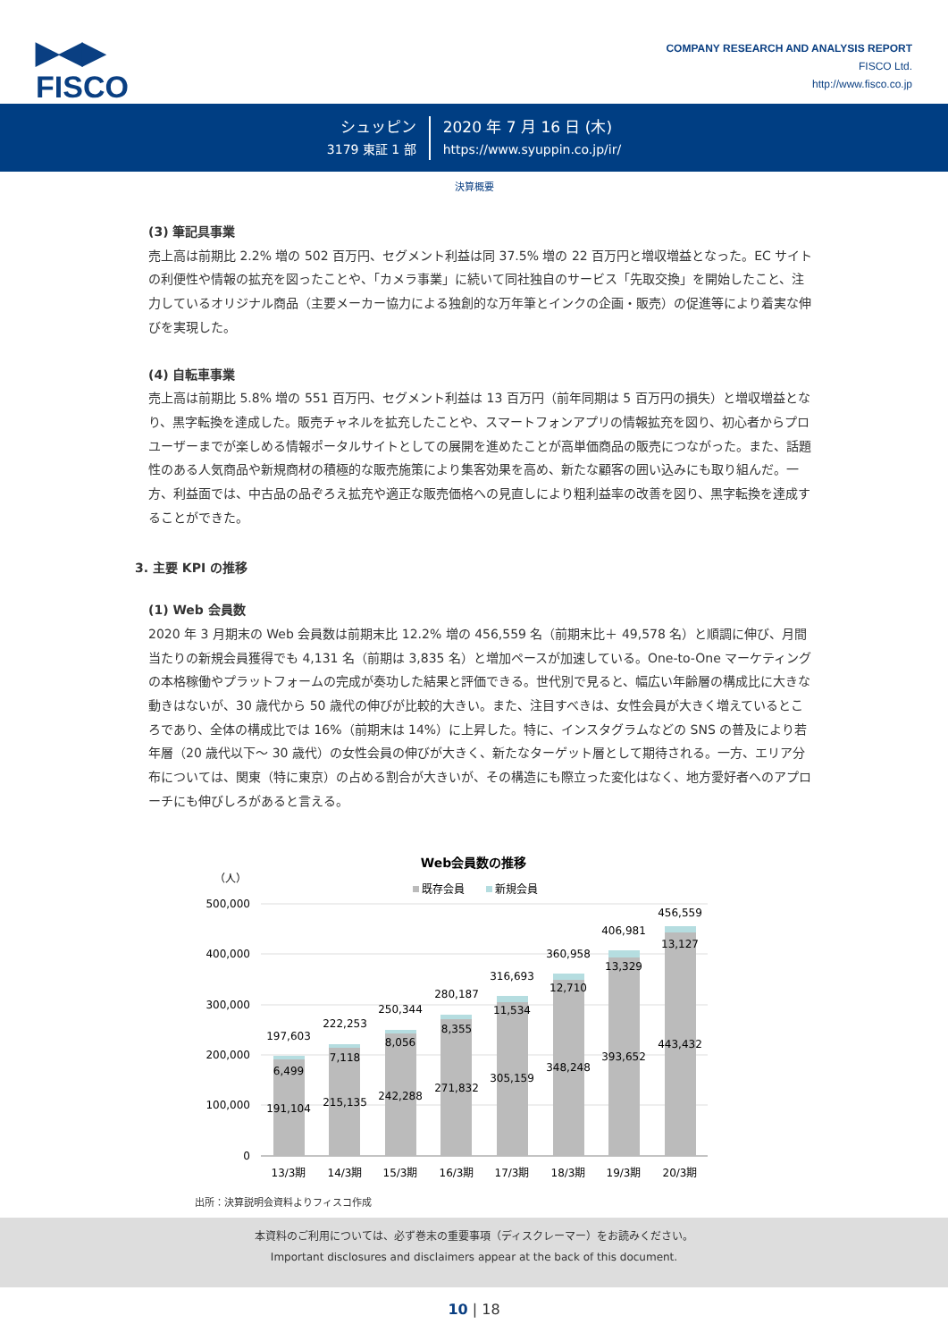▶◀▶
FISCO
COMPANY RESEARCH AND ANALYSIS REPORT
FISCO Ltd.
http://www.fisco.co.jp
シュッピン
3179 東証 1 部
2020 年 7 月 16 日 (木)
https://www.syuppin.co.jp/ir/
決算概要
(3) 筆記具事業
売上高は前期比 2.2% 増の 502 百万円、セグメント利益は同 37.5% 増の 22 百万円と増収増益となった。EC サイトの利便性や情報の拡充を図ったことや、「カメラ事業」に続いて同社独自のサービス「先取交換」を開始したこと、注力しているオリジナル商品（主要メーカー協力による独創的な万年筆とインクの企画・販売）の促進等により着実な伸びを実現した。
(4) 自転車事業
売上高は前期比 5.8% 増の 551 百万円、セグメント利益は 13 百万円（前年同期は 5 百万円の損失）と増収増益となり、黒字転換を達成した。販売チャネルを拡充したことや、スマートフォンアプリの情報拡充を図り、初心者からプロユーザーまでが楽しめる情報ポータルサイトとしての展開を進めたことが高単価商品の販売につながった。また、話題性のある人気商品や新規商材の積極的な販売施策により集客効果を高め、新たな顧客の囲い込みにも取り組んだ。一方、利益面では、中古品の品ぞろえ拡充や適正な販売価格への見直しにより粗利益率の改善を図り、黒字転換を達成することができた。
3. 主要 KPI の推移
(1) Web 会員数
2020 年 3 月期末の Web 会員数は前期末比 12.2% 増の 456,559 名（前期末比＋ 49,578 名）と順調に伸び、月間当たりの新規会員獲得でも 4,131 名（前期は 3,835 名）と増加ペースが加速している。One-to-One マーケティングの本格稼働やプラットフォームの完成が奏功した結果と評価できる。世代別で見ると、幅広い年齢層の構成比に大きな動きはないが、30 歳代から 50 歳代の伸びが比較的大きい。また、注目すべきは、女性会員が大きく増えているところであり、全体の構成比では 16%（前期末は 14%）に上昇した。特に、インスタグラムなどの SNS の普及により若年層（20 歳代以下～ 30 歳代）の女性会員の伸びが大きく、新たなターゲット層として期待される。一方、エリア分布については、関東（特に東京）の占める割合が大きいが、その構造にも際立った変化はなく、地方愛好者へのアプローチにも伸びしろがあると言える。
Web会員数の推移
（人）
既存会員
新規会員
500,000
400,000
300,000
200,000
100,000
0
197,603
6,499
191,104
13/3期
222,253
7,118
215,135
14/3期
250,344
8,056
242,288
15/3期
280,187
8,355
271,832
16/3期
316,693
11,534
305,159
17/3期
360,958
12,710
348,248
18/3期
406,981
13,329
393,652
19/3期
456,559
13,127
443,432
20/3期
出所：決算説明会資料よりフィスコ作成
本資料のご利用については、必ず巻末の重要事項（ディスクレーマー）をお読みください。
Important disclosures and disclaimers appear at the back of this document.
10 | 18